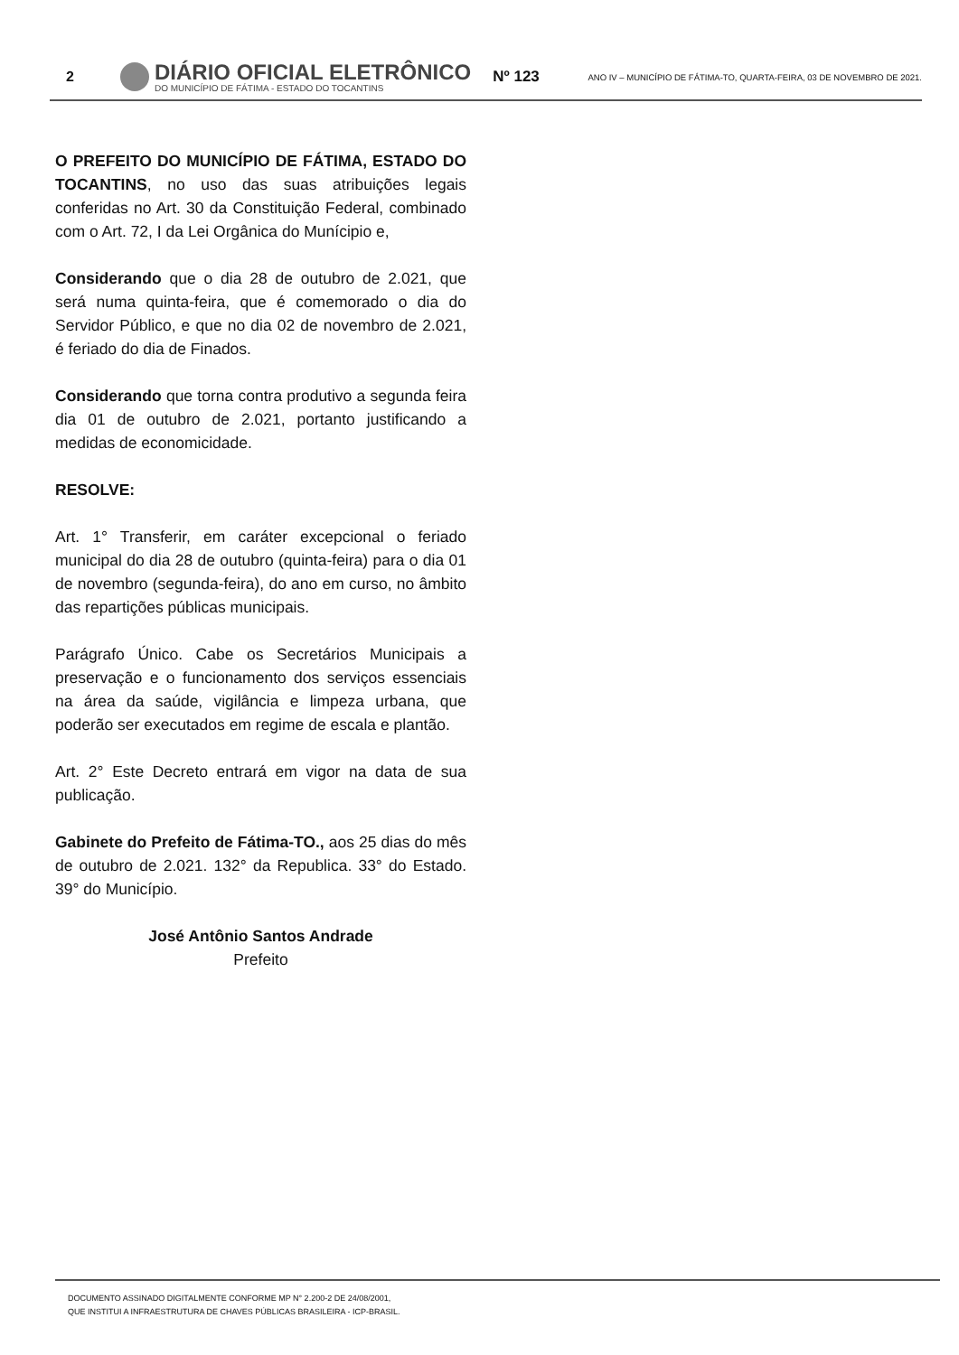2
DIÁRIO OFICIAL ELETRÔNICO
DO MUNICÍPIO DE FÁTIMA - ESTADO DO TOCANTINS
Nº 123
ANO IV – MUNICÍPIO DE FÁTIMA-TO, QUARTA-FEIRA, 03 DE NOVEMBRO DE 2021.
O PREFEITO DO MUNICÍPIO DE FÁTIMA, ESTADO DO TOCANTINS, no uso das suas atribuições legais conferidas no Art. 30 da Constituição Federal, combinado com o Art. 72, I da Lei Orgânica do Munícipio e,
Considerando que o dia 28 de outubro de 2.021, que será numa quinta-feira, que é comemorado o dia do Servidor Público, e que no dia 02 de novembro de 2.021, é feriado do dia de Finados.
Considerando que torna contra produtivo a segunda feira dia 01 de outubro de 2.021, portanto justificando a medidas de economicidade.
RESOLVE:
Art. 1° Transferir, em caráter excepcional o feriado municipal do dia 28 de outubro (quinta-feira) para o dia 01 de novembro (segunda-feira), do ano em curso, no âmbito das repartições públicas municipais.
Parágrafo Único. Cabe os Secretários Municipais a preservação e o funcionamento dos serviços essenciais na área da saúde, vigilância e limpeza urbana, que poderão ser executados em regime de escala e plantão.
Art. 2° Este Decreto entrará em vigor na data de sua publicação.
Gabinete do Prefeito de Fátima-TO., aos 25 dias do mês de outubro de 2.021. 132° da Republica. 33° do Estado. 39° do Município.
José Antônio Santos Andrade
Prefeito
DOCUMENTO ASSINADO DIGITALMENTE CONFORME MP N° 2.200-2 DE 24/08/2001,
QUE INSTITUI A INFRAESTRUTURA DE CHAVES PÚBLICAS BRASILEIRA - ICP-BRASIL.